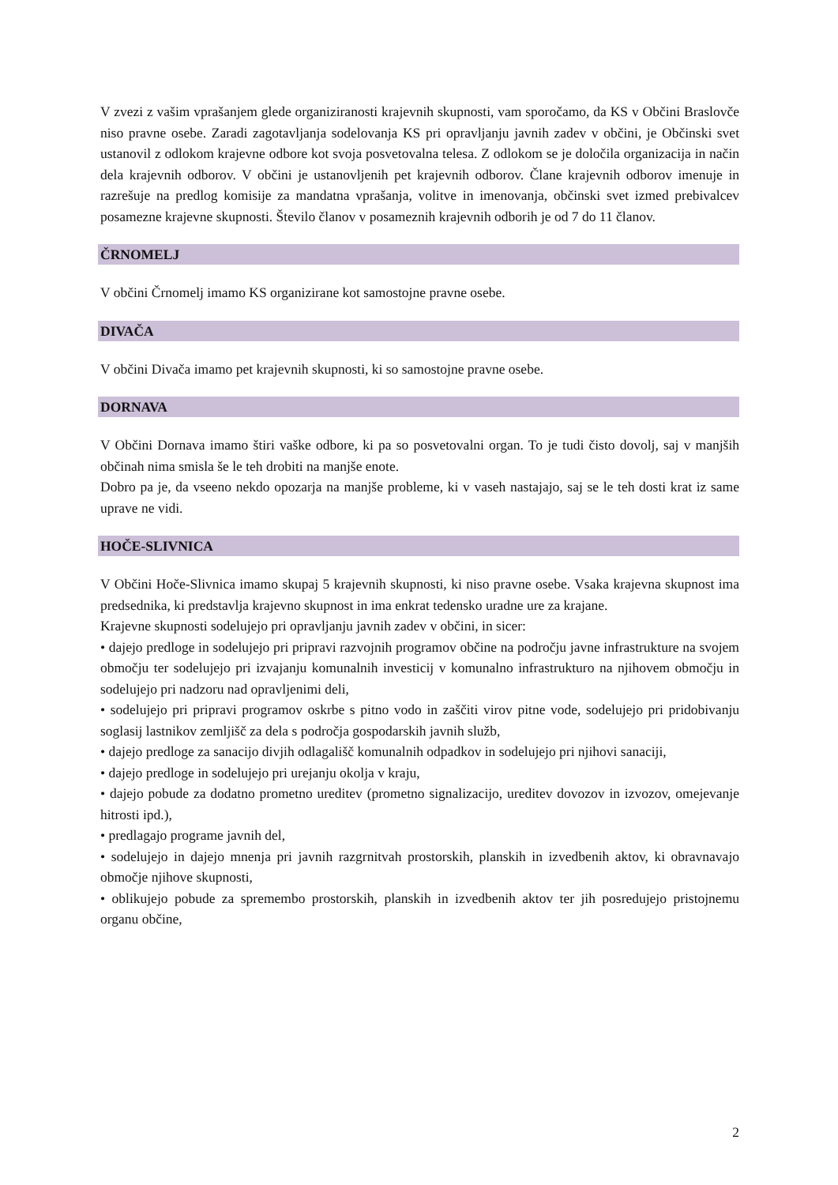V zvezi z vašim vprašanjem glede organiziranosti krajevnih skupnosti, vam sporočamo, da KS v Občini Braslovče niso pravne osebe. Zaradi zagotavljanja sodelovanja KS pri opravljanju javnih zadev v občini, je Občinski svet ustanovil z odlokom krajevne odbore kot svoja posvetovalna telesa. Z odlokom se je določila organizacija in način dela krajevnih odborov. V občini je ustanovljenih pet krajevnih odborov. Člane krajevnih odborov imenuje in razrešuje na predlog komisije za mandatna vprašanja, volitve in imenovanja, občinski svet izmed prebivalcev posamezne krajevne skupnosti. Število članov v posameznih krajevnih odborih je od 7 do 11 članov.
ČRNOMELJ
V občini Črnomelj imamo KS organizirane kot samostojne pravne osebe.
DIVAČA
V občini Divača imamo pet krajevnih skupnosti, ki so samostojne pravne osebe.
DORNAVA
V Občini Dornava imamo štiri vaške odbore, ki pa so posvetovalni organ. To je tudi čisto dovolj, saj v manjših občinah nima smisla še le teh drobiti na manjše enote.
Dobro pa je, da vseeno nekdo opozarja na manjše probleme, ki v vaseh nastajajo, saj se le teh dosti krat iz same uprave ne vidi.
HOČE-SLIVNICA
V Občini Hoče-Slivnica imamo skupaj 5 krajevnih skupnosti, ki niso pravne osebe. Vsaka krajevna skupnost ima predsednika, ki predstavlja krajevno skupnost in ima enkrat tedensko uradne ure za krajane.
Krajevne skupnosti sodelujejo pri opravljanju javnih zadev v občini, in sicer:
• dajejo predloge in sodelujejo pri pripravi razvojnih programov občine na področju javne infrastrukture na svojem območju ter sodelujejo pri izvajanju komunalnih investicij v komunalno infrastrukturo na njihovem območju in sodelujejo pri nadzoru nad opravljenimi deli,
• sodelujejo pri pripravi programov oskrbe s pitno vodo in zaščiti virov pitne vode, sodelujejo pri pridobivanju soglasij lastnikov zemljišč za dela s področja gospodarskih javnih služb,
• dajejo predloge za sanacijo divjih odlagališč komunalnih odpadkov in sodelujejo pri njihovi sanaciji,
• dajejo predloge in sodelujejo pri urejanju okolja v kraju,
• dajejo pobude za dodatno prometno ureditev (prometno signalizacijo, ureditev dovozov in izvozov, omejevanje hitrosti ipd.),
• predlagajo programe javnih del,
• sodelujejo in dajejo mnenja pri javnih razgrnitvah prostorskih, planskih in izvedbenih aktov, ki obravnavajo območje njihove skupnosti,
• oblikujejo pobude za spremembo prostorskih, planskih in izvedbenih aktov ter jih posredujejo pristojnemu organu občine,
2